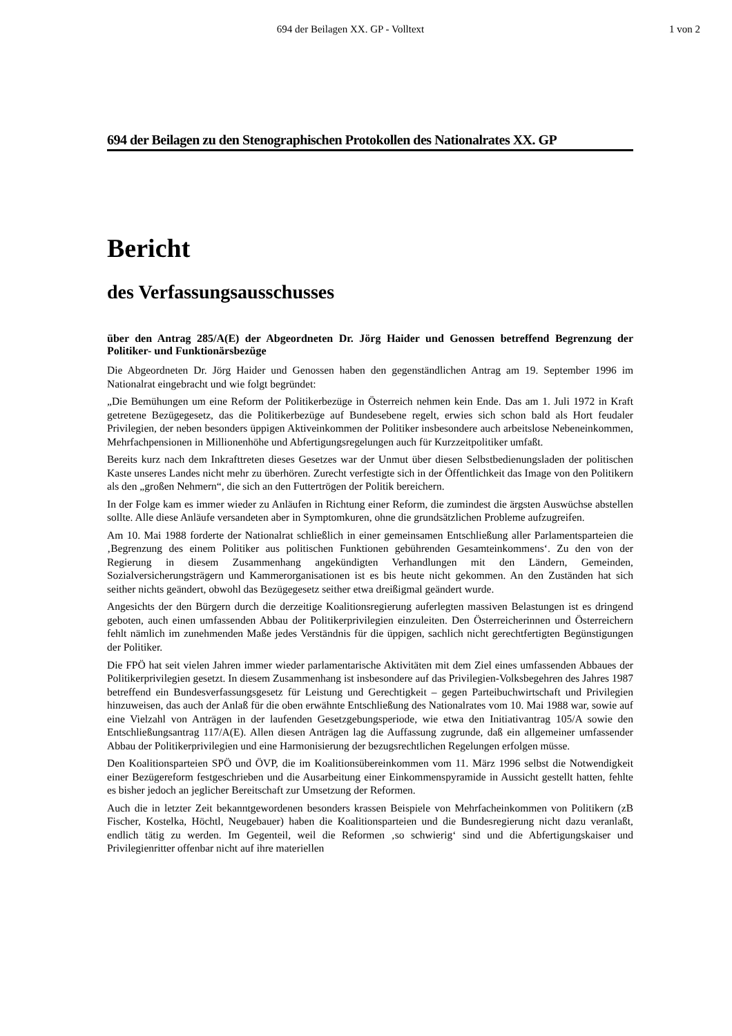694 der Beilagen XX. GP - Volltext
1 von 2
694 der Beilagen zu den Stenographischen Protokollen des Nationalrates XX. GP
Bericht
des Verfassungsausschusses
über den Antrag 285/A(E) der Abgeordneten Dr. Jörg Haider und Genossen betreffend Begrenzung der Politiker- und Funktionärsbezüge
Die Abgeordneten Dr. Jörg Haider und Genossen haben den gegenständlichen Antrag am 19. September 1996 im Nationalrat eingebracht und wie folgt begründet:
„Die Bemühungen um eine Reform der Politikerbezüge in Österreich nehmen kein Ende. Das am 1. Juli 1972 in Kraft getretene Bezügegesetz, das die Politikerbezüge auf Bundesebene regelt, erwies sich schon bald als Hort feudaler Privilegien, der neben besonders üppigen Aktiveinkommen der Politiker insbesondere auch arbeitslose Nebeneinkommen, Mehrfachpensionen in Millionenhöhe und Abfertigungsregelungen auch für Kurzzeitpolitiker umfaßt.
Bereits kurz nach dem Inkrafttreten dieses Gesetzes war der Unmut über diesen Selbstbedienungsladen der politischen Kaste unseres Landes nicht mehr zu überhören. Zurecht verfestigte sich in der Öffentlichkeit das Image von den Politikern als den „großen Nehmern“, die sich an den Futtertrögen der Politik bereichern.
In der Folge kam es immer wieder zu Anläufen in Richtung einer Reform, die zumindest die ärgsten Auswüchse abstellen sollte. Alle diese Anläufe versandeten aber in Symptomkuren, ohne die grundsätzlichen Probleme aufzugreifen.
Am 10. Mai 1988 forderte der Nationalrat schließlich in einer gemeinsamen Entschließung aller Parlamentsparteien die ‚Begrenzung des einem Politiker aus politischen Funktionen gebührenden Gesamteinkommens‘. Zu den von der Regierung in diesem Zusammenhang angekündigten Verhandlungen mit den Ländern, Gemeinden, Sozialversicherungsträgern und Kammerorganisationen ist es bis heute nicht gekommen. An den Zuständen hat sich seither nichts geändert, obwohl das Bezügegesetz seither etwa dreißigmal geändert wurde.
Angesichts der den Bürgern durch die derzeitige Koalitionsregierung auferlegten massiven Belastungen ist es dringend geboten, auch einen umfassenden Abbau der Politikerprivilegien einzuleiten. Den Österreicherinnen und Österreichern fehlt nämlich im zunehmenden Maße jedes Verständnis für die üppigen, sachlich nicht gerechtfertigten Begünstigungen der Politiker.
Die FPÖ hat seit vielen Jahren immer wieder parlamentarische Aktivitäten mit dem Ziel eines umfassenden Abbaues der Politikerprivilegien gesetzt. In diesem Zusammenhang ist insbesondere auf das Privilegien-Volksbegehren des Jahres 1987 betreffend ein Bundesverfassungsgesetz für Leistung und Gerechtigkeit – gegen Parteibuchwirtschaft und Privilegien hinzuweisen, das auch der Anlaß für die oben erwähnte Entschließung des Nationalrates vom 10. Mai 1988 war, sowie auf eine Vielzahl von Anträgen in der laufenden Gesetzgebungsperiode, wie etwa den Initiativantrag 105/A sowie den Entschließungsantrag 117/A(E). Allen diesen Anträgen lag die Auffassung zugrunde, daß ein allgemeiner umfassender Abbau der Politikerprivilegien und eine Harmonisierung der bezugsrechtlichen Regelungen erfolgen müsse.
Den Koalitionsparteien SPÖ und ÖVP, die im Koalitionsübereinkommen vom 11. März 1996 selbst die Notwendigkeit einer Bezügereform festgeschrieben und die Ausarbeitung einer Einkommenspyramide in Aussicht gestellt hatten, fehlte es bisher jedoch an jeglicher Bereitschaft zur Umsetzung der Reformen.
Auch die in letzter Zeit bekanntgewordenen besonders krassen Beispiele von Mehrfacheinkommen von Politikern (zB Fischer, Kostelka, Höchtl, Neugebauer) haben die Koalitionsparteien und die Bundesregierung nicht dazu veranlaßt, endlich tätig zu werden. Im Gegenteil, weil die Reformen ‚so schwierig‘ sind und die Abfertigungskaiser und Privilegienritter offenbar nicht auf ihre materiellen